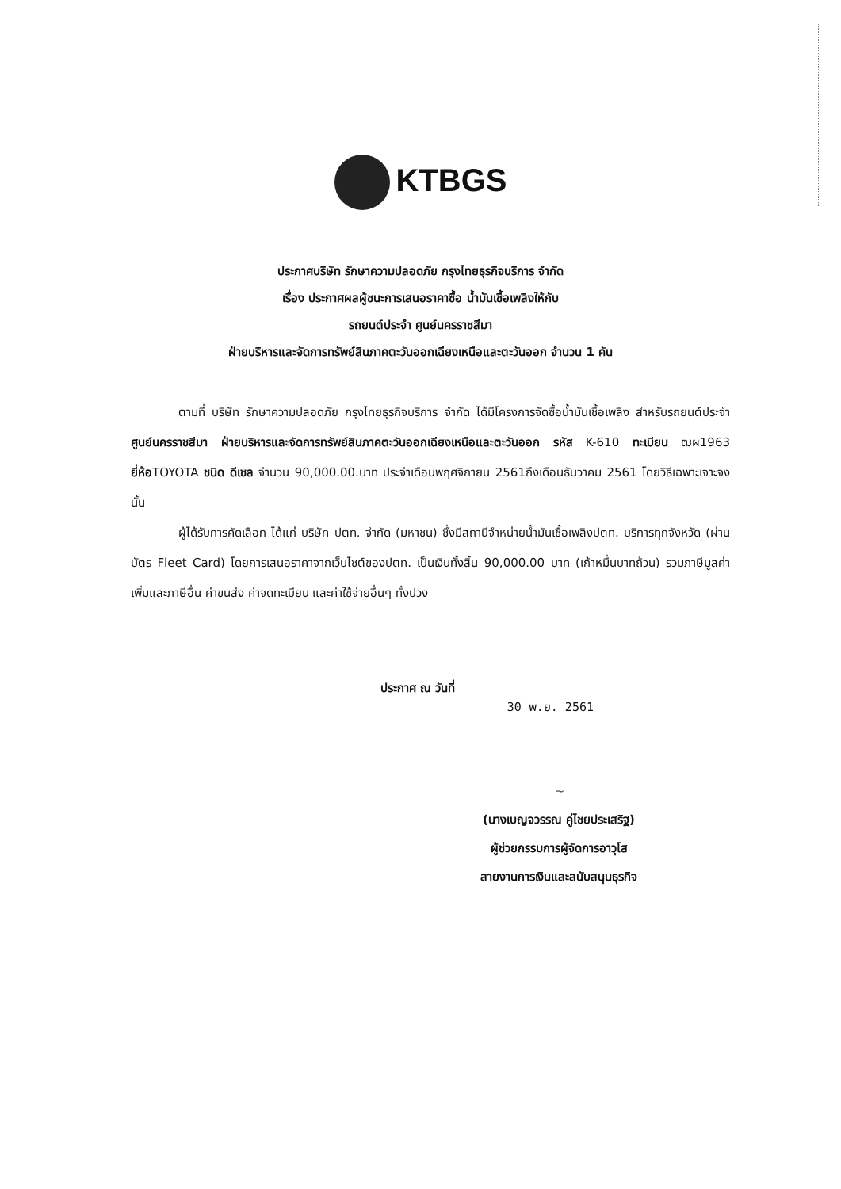KTBGS
ประกาศบริษัท รักษาความปลอดภัย กรุงไทยธุรกิจบริการ จำกัด
เรื่อง ประกาศผลผู้ชนะการเสนอราคาซื้อ น้ำมันเชื้อเพลิงให้กับ
รถยนต์ประจำ ศูนย์นครราชสีมา
ฝ่ายบริหารและจัดการทรัพย์สินภาคตะวันออกเฉียงเหนือและตะวันออก จำนวน 1 คัน
ตามที่ บริษัท รักษาความปลอดภัย กรุงไทยธุรกิจบริการ จำกัด ได้มีโครงการจัดซื้อน้ำมันเชื้อเพลิง สำหรับรถยนต์ประจำ ศูนย์นครราชสีมา ฝ่ายบริหารและจัดการทรัพย์สินภาคตะวันออกเฉียงเหนือและตะวันออก รหัส K-610 ทะเบียน ฒผ1963 ยี่ห้อTOYOTA ชนิด ดีเซล จำนวน 90,000.00.บาท ประจำเดือนพฤศจิกายน 2561ถึงเดือนธันวาคม 2561 โดยวิธีเฉพาะเจาะจง นั้น
ผู้ได้รับการคัดเลือก ได้แก่ บริษัท ปตท. จำกัด (มหาชน) ซึ่งมีสถานีจำหน่ายน้ำมันเชื้อเพลิงปตท. บริการทุกจังหวัด (ผ่านบัตร Fleet Card) โดยการเสนอราคาจากเว็บไซต์ของปตท. เป็นเงินทั้งสิ้น 90,000.00 บาท (เก้าหมื่นบาทถ้วน) รวมภาษีมูลค่าเพิ่มและภาษีอื่น ค่าขนส่ง ค่าจดทะเบียน และค่าใช้จ่ายอื่นๆ ทั้งปวง
ประกาศ ณ วันที่ 30 พ.ย. 2561
~
(นางเบญจวรรณ คู่ไชยประเสริฐ)
ผู้ช่วยกรรมการผู้จัดการอาวุโส
สายงานการเงินและสนับสนุนธุรกิจ